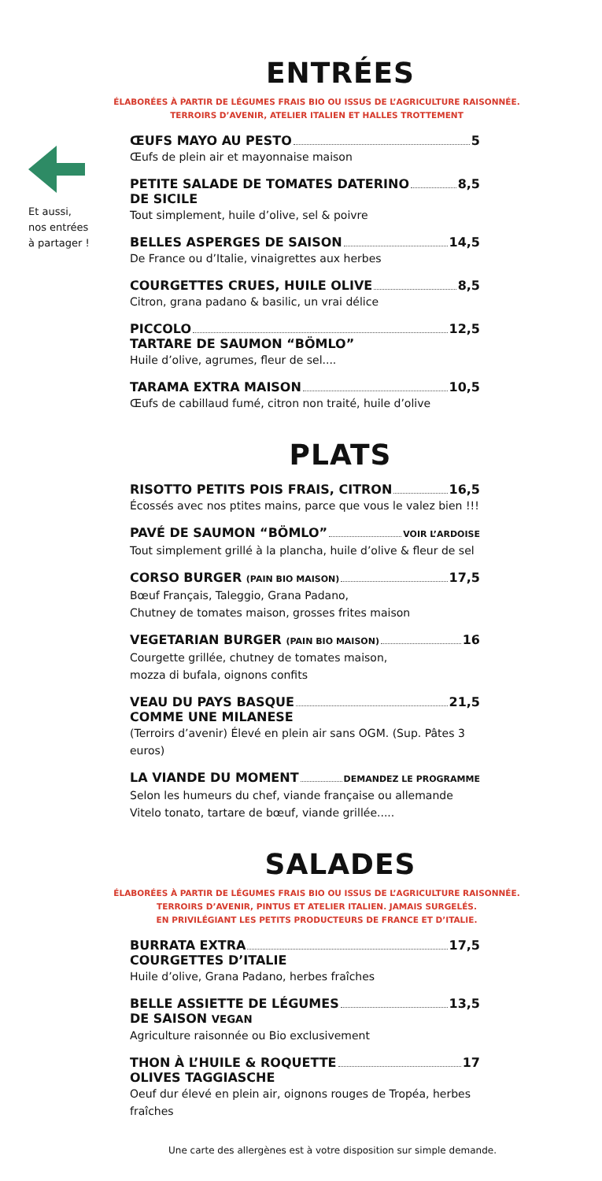Et aussi,
nos entrées
à partager !
ENTRÉES
ÉLABORÉES À PARTIR DE LÉGUMES FRAIS BIO OU ISSUS DE L’AGRICULTURE RAISONNÉE.
TERROIRS D’AVENIR, ATELIER ITALIEN ET HALLES TROTTEMENT
ŒUFS MAYO AU PESTO 5
Œufs de plein air et mayonnaise maison
PETITE SALADE DE TOMATES DATERINO 8,5
DE SICILE
Tout simplement, huile d’olive, sel & poivre
BELLES ASPERGES DE SAISON 14,5
De France ou d’Italie, vinaigrettes aux herbes
COURGETTES CRUES, HUILE OLIVE 8,5
Citron, grana padano & basilic, un vrai délice
PICCOLO 12,5
TARTARE DE SAUMON “BÖMLO”
Huile d’olive, agrumes, fleur de sel....
TARAMA EXTRA MAISON 10,5
Œufs de cabillaud fumé, citron non traité, huile d’olive
PLATS
RISOTTO PETITS POIS FRAIS, CITRON 16,5
Écossés avec nos ptites mains, parce que vous le valez bien !!!
PAVÉ DE SAUMON “BÖMLO” VOIR L’ARDOISE
Tout simplement grillé à la plancha, huile d’olive & fleur de sel
CORSO BURGER (PAIN BIO MAISON) 17,5
Bœuf Français, Taleggio, Grana Padano,
Chutney de tomates maison, grosses frites maison
VEGETARIAN BURGER (PAIN BIO MAISON) 16
Courgette grillée, chutney de tomates maison,
mozza di bufala, oignons confits
VEAU DU PAYS BASQUE 21,5
COMME UNE MILANESE
(Terroirs d’avenir) Élevé en plein air sans OGM. (Sup. Pâtes 3 euros)
LA VIANDE DU MOMENT DEMANDEZ LE PROGRAMME
Selon les humeurs du chef, viande française ou allemande
Vitelo tonato, tartare de bœuf, viande grillée.....
SALADES
ÉLABORÉES À PARTIR DE LÉGUMES FRAIS BIO OU ISSUS DE L’AGRICULTURE RAISONNÉE.
TERROIRS D’AVENIR, PINTUS ET ATELIER ITALIEN. JAMAIS SURGELÉS.
EN PRIVILÉGIANT LES PETITS PRODUCTEURS DE FRANCE ET D’ITALIE.
BURRATA EXTRA 17,5
COURGETTES D’ITALIE
Huile d’olive, Grana Padano, herbes fraîches
BELLE ASSIETTE DE LÉGUMES 13,5
DE SAISON VEGAN
Agriculture raisonnée ou Bio exclusivement
THON À L’HUILE & ROQUETTE 17
OLIVES TAGGIASCHE
Oeuf dur élevé en plein air, oignons rouges de Tropéa, herbes fraîches
Une carte des allergènes est à votre disposition sur simple demande.